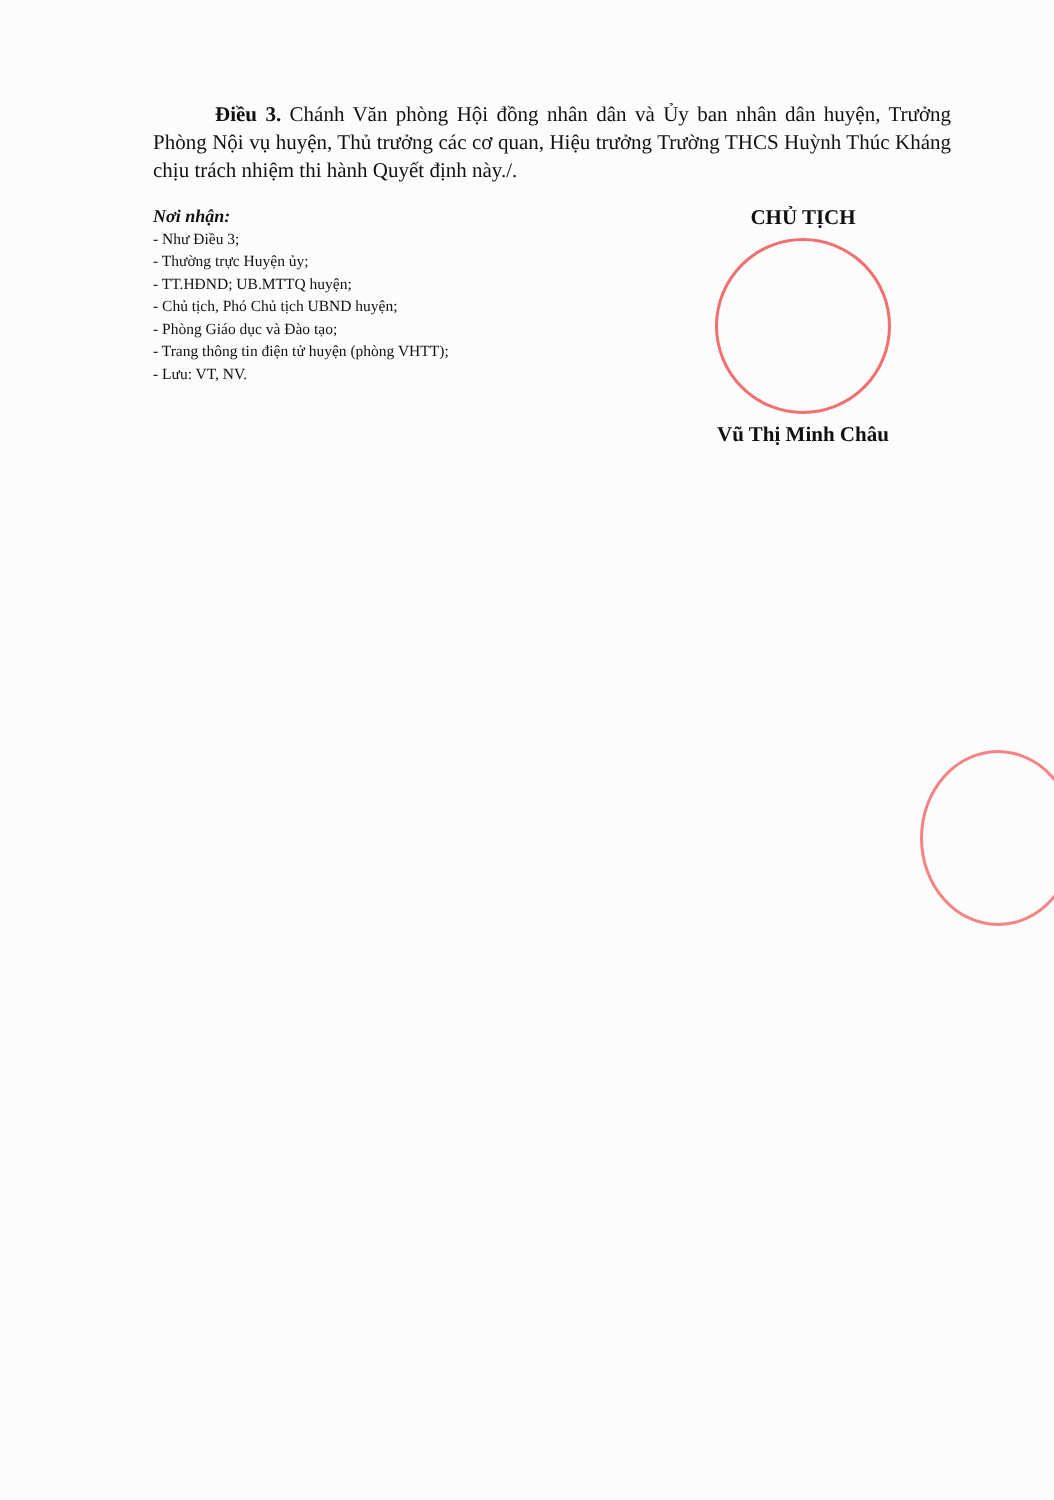Điều 3. Chánh Văn phòng Hội đồng nhân dân và Ủy ban nhân dân huyện, Trưởng Phòng Nội vụ huyện, Thủ trưởng các cơ quan, Hiệu trưởng Trường THCS Huỳnh Thúc Kháng chịu trách nhiệm thi hành Quyết định này./.
Nơi nhận:
- Như Điều 3;
- Thường trực Huyện ủy;
- TT.HĐND; UB.MTTQ huyện;
- Chủ tịch, Phó Chủ tịch UBND huyện;
- Phòng Giáo dục và Đào tạo;
- Trang thông tin điện tử huyện (phòng VHTT);
- Lưu: VT, NV.
CHỦ TỊCH
Vũ Thị Minh Châu